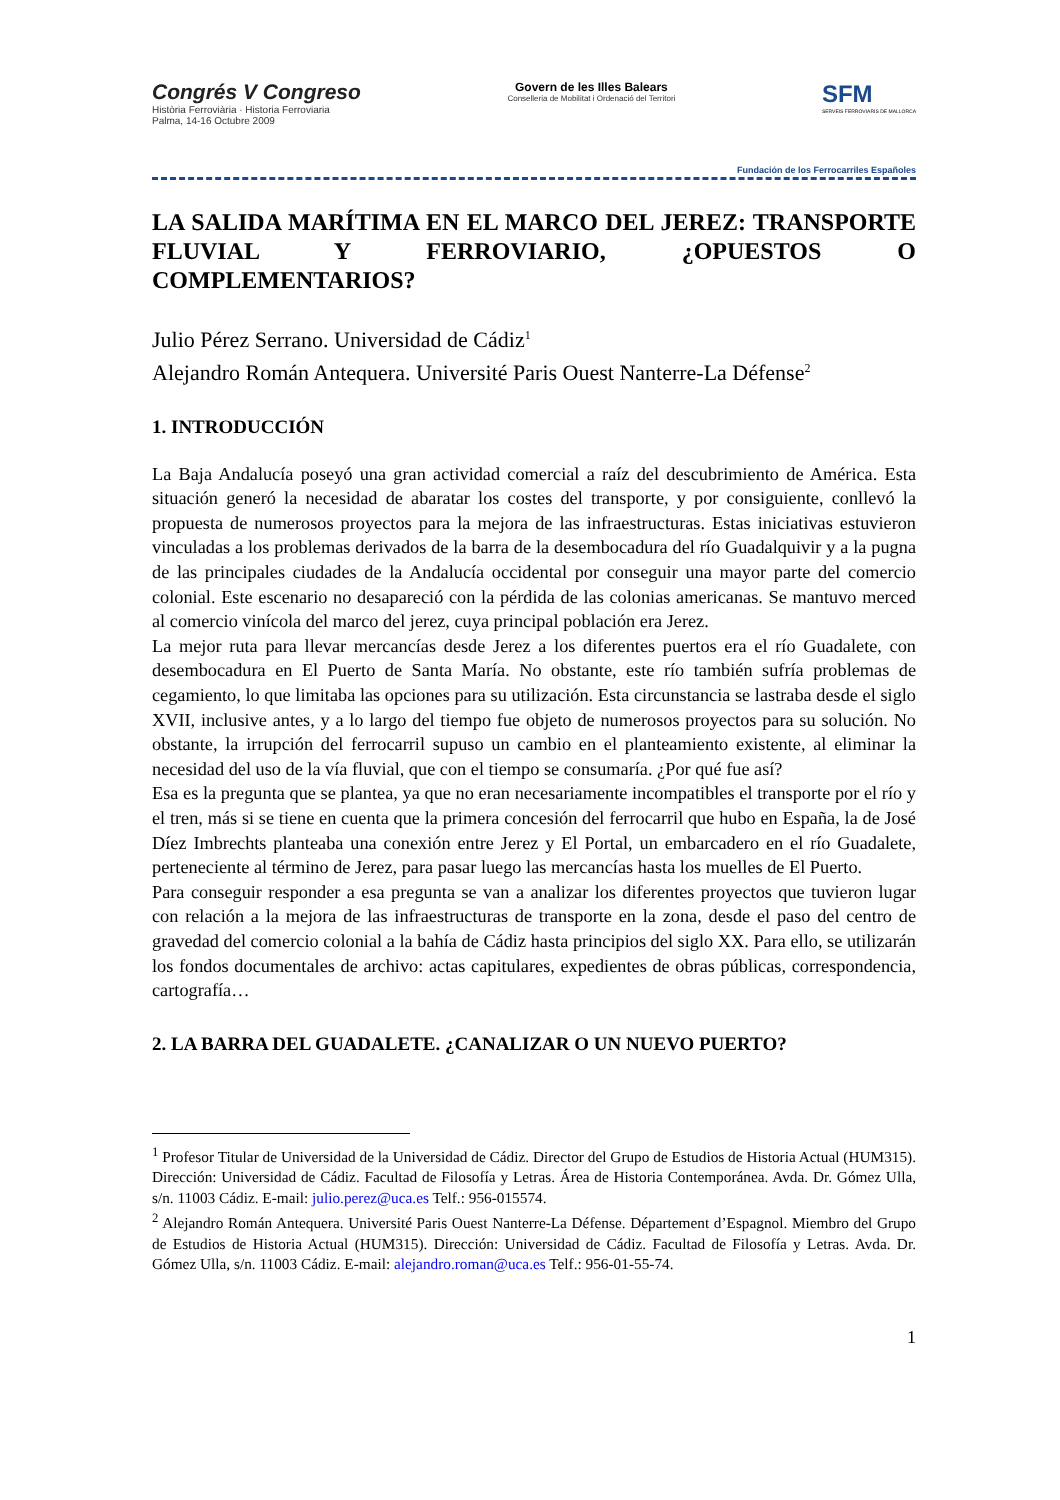Congrés V Congreso
Història Ferroviària · Historia Ferroviaria
Palma, 14-16 Octubre 2009
Govern de les Illes Balears
Conselleria de Mobilitat i Ordenació del Territori
SFM
SERVEIS FERROVIARIS DE MALLORCA
Fundación de los Ferrocarriles Españoles
LA SALIDA MARÍTIMA EN EL MARCO DEL JEREZ: TRANSPORTE FLUVIAL Y FERROVIARIO, ¿OPUESTOS O
COMPLEMENTARIOS?
Julio Pérez Serrano. Universidad de Cádiz<sup>1</sup>
Alejandro Román Antequera. Université Paris Ouest Nanterre-La Défense<sup>2</sup>
1. INTRODUCCIÓN
La Baja Andalucía poseyó una gran actividad comercial a raíz del descubrimiento de América. Esta situación generó la necesidad de abaratar los costes del transporte, y por consiguiente, conllevó la propuesta de numerosos proyectos para la mejora de las infraestructuras. Estas iniciativas estuvieron vinculadas a los problemas derivados de la barra de la desembocadura del río Guadalquivir y a la pugna de las principales ciudades de la Andalucía occidental por conseguir una mayor parte del comercio colonial. Este escenario no desapareció con la pérdida de las colonias americanas. Se mantuvo merced al comercio vinícola del marco del jerez, cuya principal población era Jerez.
La mejor ruta para llevar mercancías desde Jerez a los diferentes puertos era el río Guadalete, con desembocadura en El Puerto de Santa María. No obstante, este río también sufría problemas de cegamiento, lo que limitaba las opciones para su utilización. Esta circunstancia se lastraba desde el siglo XVII, inclusive antes, y a lo largo del tiempo fue objeto de numerosos proyectos para su solución. No obstante, la irrupción del ferrocarril supuso un cambio en el planteamiento existente, al eliminar la necesidad del uso de la vía fluvial, que con el tiempo se consumaría. ¿Por qué fue así?
Esa es la pregunta que se plantea, ya que no eran necesariamente incompatibles el transporte por el río y el tren, más si se tiene en cuenta que la primera concesión del ferrocarril que hubo en España, la de José Díez Imbrechts planteaba una conexión entre Jerez y El Portal, un embarcadero en el río Guadalete, perteneciente al término de Jerez, para pasar luego las mercancías hasta los muelles de El Puerto.
Para conseguir responder a esa pregunta se van a analizar los diferentes proyectos que tuvieron lugar con relación a la mejora de las infraestructuras de transporte en la zona, desde el paso del centro de gravedad del comercio colonial a la bahía de Cádiz hasta principios del siglo XX. Para ello, se utilizarán los fondos documentales de archivo: actas capitulares, expedientes de obras públicas, correspondencia, cartografía…
2. LA BARRA DEL GUADALETE. ¿CANALIZAR O UN NUEVO PUERTO?
<sup>1</sup> Profesor Titular de Universidad de la Universidad de Cádiz. Director del Grupo de Estudios de Historia Actual (HUM315). Dirección: Universidad de Cádiz. Facultad de Filosofía y Letras. Área de Historia Contemporánea. Avda. Dr. Gómez Ulla, s/n. 11003 Cádiz. E-mail: julio.perez@uca.es Telf.: 956-015574.
<sup>2</sup> Alejandro Román Antequera. Université Paris Ouest Nanterre-La Défense. Département d’Espagnol. Miembro del Grupo de Estudios de Historia Actual (HUM315). Dirección: Universidad de Cádiz. Facultad de Filosofía y Letras. Avda. Dr. Gómez Ulla, s/n. 11003 Cádiz. E-mail: alejandro.roman@uca.es Telf.: 956-01-55-74.
1